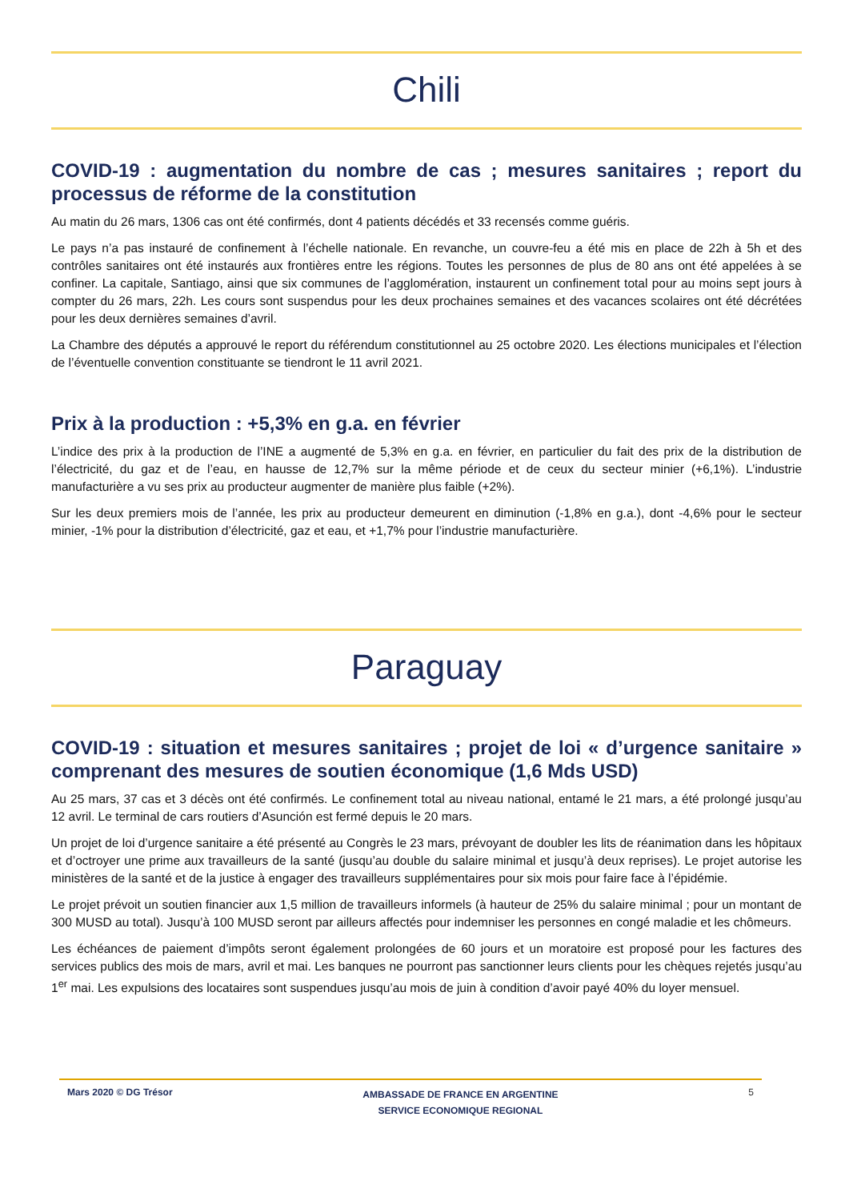Chili
COVID-19 : augmentation du nombre de cas ; mesures sanitaires ; report du processus de réforme de la constitution
Au matin du 26 mars, 1306 cas ont été confirmés, dont 4 patients décédés et 33 recensés comme guéris.
Le pays n’a pas instauré de confinement à l’échelle nationale. En revanche, un couvre-feu a été mis en place de 22h à 5h et des contrôles sanitaires ont été instaurés aux frontières entre les régions. Toutes les personnes de plus de 80 ans ont été appelées à se confiner. La capitale, Santiago, ainsi que six communes de l’agglomération, instaurent un confinement total pour au moins sept jours à compter du 26 mars, 22h. Les cours sont suspendus pour les deux prochaines semaines et des vacances scolaires ont été décrétées pour les deux dernières semaines d’avril.
La Chambre des députés a approuvé le report du référendum constitutionnel au 25 octobre 2020. Les élections municipales et l’élection de l’éventuelle convention constituante se tiendront le 11 avril 2021.
Prix à la production : +5,3% en g.a. en février
L’indice des prix à la production de l’INE a augmenté de 5,3% en g.a. en février, en particulier du fait des prix de la distribution de l’électricité, du gaz et de l’eau, en hausse de 12,7% sur la même période et de ceux du secteur minier (+6,1%). L’industrie manufacturière a vu ses prix au producteur augmenter de manière plus faible (+2%).
Sur les deux premiers mois de l’année, les prix au producteur demeurent en diminution (-1,8% en g.a.), dont -4,6% pour le secteur minier, -1% pour la distribution d’électricité, gaz et eau, et +1,7% pour l’industrie manufacturière.
Paraguay
COVID-19 : situation et mesures sanitaires ; projet de loi « d’urgence sanitaire » comprenant des mesures de soutien économique (1,6 Mds USD)
Au 25 mars, 37 cas et 3 décès ont été confirmés. Le confinement total au niveau national, entamé le 21 mars, a été prolongé jusqu’au 12 avril. Le terminal de cars routiers d’Asunción est fermé depuis le 20 mars.
Un projet de loi d’urgence sanitaire a été présenté au Congrès le 23 mars, prévoyant de doubler les lits de réanimation dans les hôpitaux et d’octroyer une prime aux travailleurs de la santé (jusqu’au double du salaire minimal et jusqu’à deux reprises). Le projet autorise les ministères de la santé et de la justice à engager des travailleurs supplémentaires pour six mois pour faire face à l’épidémie.
Le projet prévoit un soutien financier aux 1,5 million de travailleurs informels (à hauteur de 25% du salaire minimal ; pour un montant de 300 MUSD au total). Jusqu’à 100 MUSD seront par ailleurs affectés pour indemniser les personnes en congé maladie et les chômeurs.
Les échéances de paiement d’impôts seront également prolongées de 60 jours et un moratoire est proposé pour les factures des services publics des mois de mars, avril et mai. Les banques ne pourront pas sanctionner leurs clients pour les chèques rejetés jusqu’au 1<sup>er</sup> mai. Les expulsions des locataires sont suspendues jusqu’au mois de juin à condition d’avoir payé 40% du loyer mensuel.
Mars 2020 © DG Trésor
AMBASSADE DE FRANCE EN ARGENTINE
SERVICE ECONOMIQUE REGIONAL
5